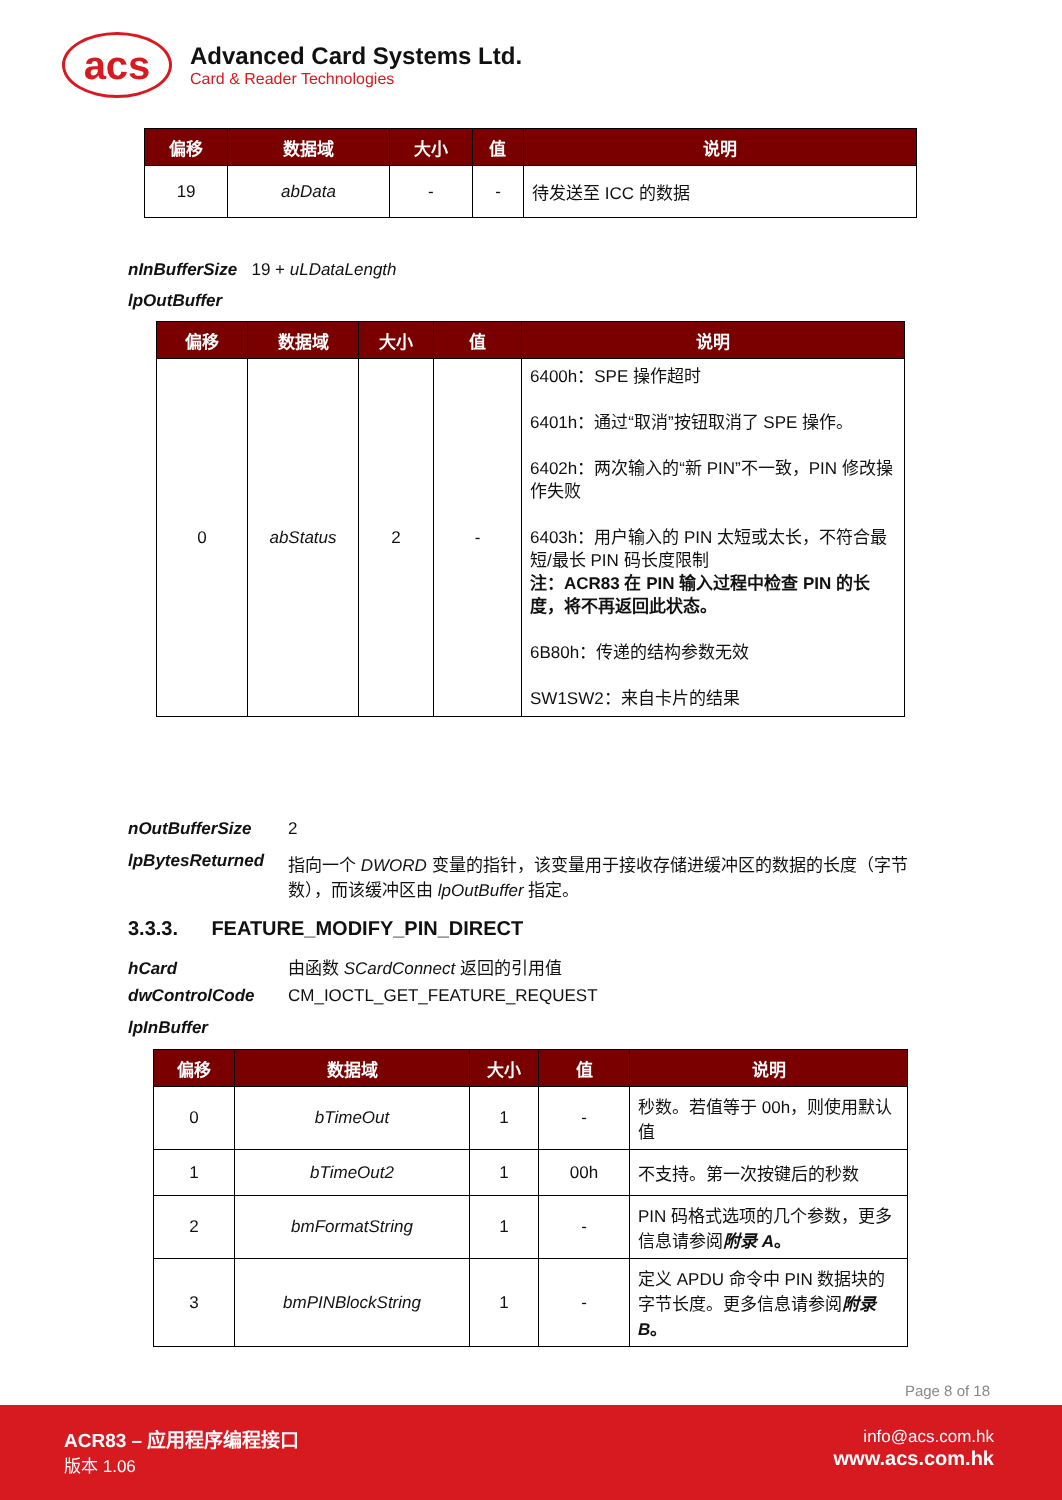acs
Advanced Card Systems Ltd.
Card & Reader Technologies
| 偏移 | 数据域 | 大小 | 值 | 说明 |
| --- | --- | --- | --- | --- |
| 19 | abData | - | - | 待发送至 ICC 的数据 |
nInBufferSize 19 + uLDataLength
lpOutBuffer
| 偏移 | 数据域 | 大小 | 值 | 说明 |
| --- | --- | --- | --- | --- |
| 0 | abStatus | 2 | - | 6400h：SPE 操作超时 6401h：通过“取消”按钮取消了 SPE 操作。 6402h：两次输入的“新 PIN”不一致，PIN 修改操作失败 6403h：用户输入的 PIN 太短或太长，不符合最短/最长 PIN 码长度限制 注：ACR83 在 PIN 输入过程中检查 PIN 的长度，将不再返回此状态。 6B80h：传递的结构参数无效 SW1SW2：来自卡片的结果 |
nOutBufferSize 2
lpBytesReturned 指向一个 DWORD 变量的指针，该变量用于接收存储进缓冲区的数据的长度（字节数），而该缓冲区由 lpOutBuffer 指定。
3.3.3. FEATURE_MODIFY_PIN_DIRECT
hCard 由函数 SCardConnect 返回的引用值
dwControlCode CM_IOCTL_GET_FEATURE_REQUEST
lpInBuffer
| 偏移 | 数据域 | 大小 | 值 | 说明 |
| --- | --- | --- | --- | --- |
| 0 | bTimeOut | 1 | - | 秒数。若值等于 00h，则使用默认值 |
| 1 | bTimeOut2 | 1 | 00h | 不支持。第一次按键后的秒数 |
| 2 | bmFormatString | 1 | - | PIN 码格式选项的几个参数，更多信息请参阅 附录 A 。 |
| 3 | bmPINBlockString | 1 | - | 定义 APDU 命令中 PIN 数据块的字节长度。更多信息请参阅 附录 B 。 |
Page 8 of 18
ACR83 – 应用程序编程接口
版本 1.06
info@acs.com.hk
www.acs.com.hk